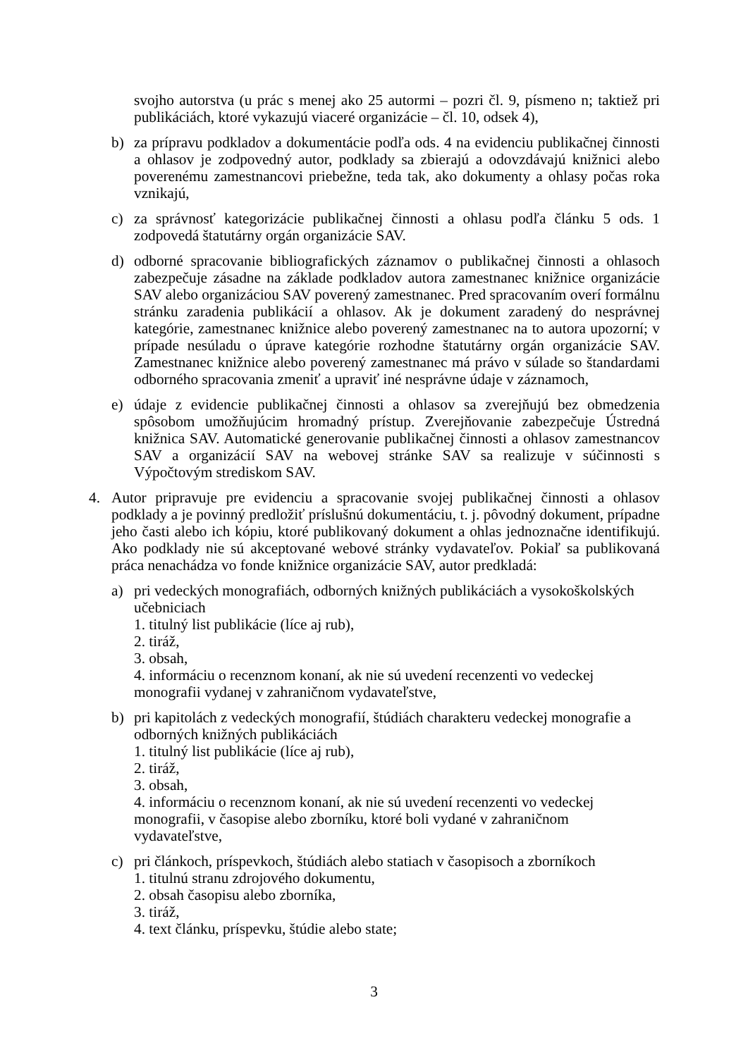svojho autorstva (u prác s menej ako 25 autormi – pozri čl. 9, písmeno n; taktiež pri publikáciách, ktoré vykazujú viaceré organizácie – čl. 10, odsek 4),
b) za prípravu podkladov a dokumentácie podľa ods. 4 na evidenciu publikačnej činnosti a ohlasov je zodpovedný autor, podklady sa zbierajú a odovzdávajú knižnici alebo poverenému zamestnancovi priebežne, teda tak, ako dokumenty a ohlasy počas roka vznikajú,
c) za správnosť kategorizácie publikačnej činnosti a ohlasu podľa článku 5 ods. 1 zodpovedá štatutárny orgán organizácie SAV.
d) odborné spracovanie bibliografických záznamov o publikačnej činnosti a ohlasoch zabezpečuje zásadne na základe podkladov autora zamestnanec knižnice organizácie SAV alebo organizáciou SAV poverený zamestnanec. Pred spracovaním overí formálnu stránku zaradenia publikácií a ohlasov. Ak je dokument zaradený do nesprávnej kategórie, zamestnanec knižnice alebo poverený zamestnanec na to autora upozorní; v prípade nesúladu o úprave kategórie rozhodne štatutárny orgán organizácie SAV. Zamestnanec knižnice alebo poverený zamestnanec má právo v súlade so štandardami odborného spracovania zmeniť a upraviť iné nesprávne údaje v záznamoch,
e) údaje z evidencie publikačnej činnosti a ohlasov sa zverejňujú bez obmedzenia spôsobom umožňujúcim hromadný prístup. Zverejňovanie zabezpečuje Ústredná knižnica SAV. Automatické generovanie publikačnej činnosti a ohlasov zamestnancov SAV a organizácií SAV na webovej stránke SAV sa realizuje v súčinnosti s Výpočtovým strediskom SAV.
4. Autor pripravuje pre evidenciu a spracovanie svojej publikačnej činnosti a ohlasov podklady a je povinný predložiť príslušnú dokumentáciu, t. j. pôvodný dokument, prípadne jeho časti alebo ich kópiu, ktoré publikovaný dokument a ohlas jednoznačne identifikujú. Ako podklady nie sú akceptované webové stránky vydavateľov. Pokiaľ sa publikovaná práca nenachádza vo fonde knižnice organizácie SAV, autor predkladá:
a) pri vedeckých monografiách, odborných knižných publikáciách a vysokoškolských učebniciach
1. titulný list publikácie (líce aj rub),
2. tiráž,
3. obsah,
4. informáciu o recenznom konaní, ak nie sú uvedení recenzenti vo vedeckej monografii vydanej v zahraničnom vydavateľstve,
b) pri kapitolách z vedeckých monografií, štúdiách charakteru vedeckej monografie a odborných knižných publikáciách
1. titulný list publikácie (líce aj rub),
2. tiráž,
3. obsah,
4. informáciu o recenznom konaní, ak nie sú uvedení recenzenti vo vedeckej monografii, v časopise alebo zborníku, ktoré boli vydané v zahraničnom vydavateľstve,
c) pri článkoch, príspevkoch, štúdiách alebo statiach v časopisoch a zborníkoch
1. titulnú stranu zdrojového dokumentu,
2. obsah časopisu alebo zborníka,
3. tiráž,
4. text článku, príspevku, štúdie alebo state;
3